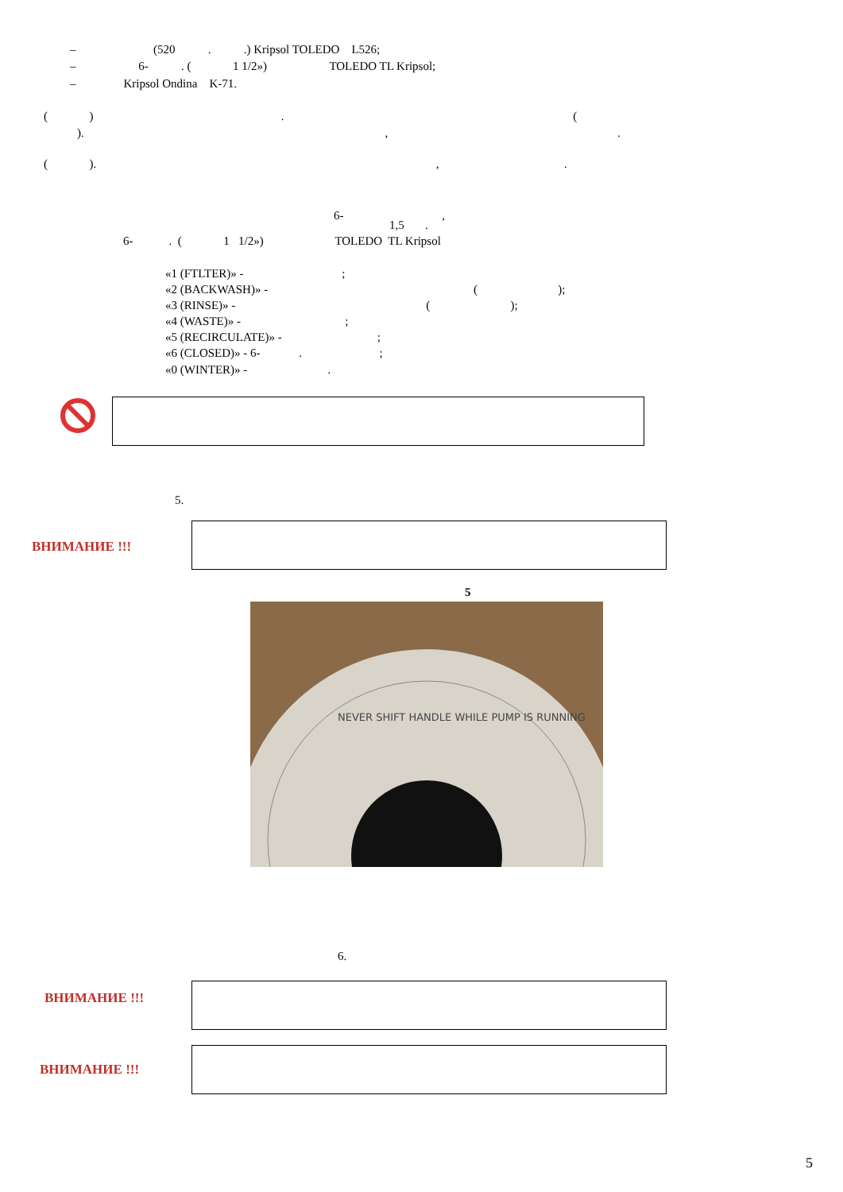– (520 . .) Kripsol TOLEDO L526;
– 6- . ( 1 1/2») TOLEDO TL Kripsol;
– Kripsol Ondina K-71.
( ) . (
). , .
( ). , .
6- ,
1,5 .
6- . ( 1 1/2») TOLEDO TL Kripsol
«1 (FTLTER)» - ;
«2 (BACKWASH)» - ( );
«3 (RINSE)» - ( );
«4 (WASTE)» - ;
«5 (RECIRCULATE)» - ;
«6 (CLOSED)» - 6- . ;
«0 (WINTER)» - .
5.
ВНИМАНИЕ !!!
5
NEVER SHIFT HANDLE WHILE PUMP IS RUNNING
6.
ВНИМАНИЕ !!!
ВНИМАНИЕ !!!
5